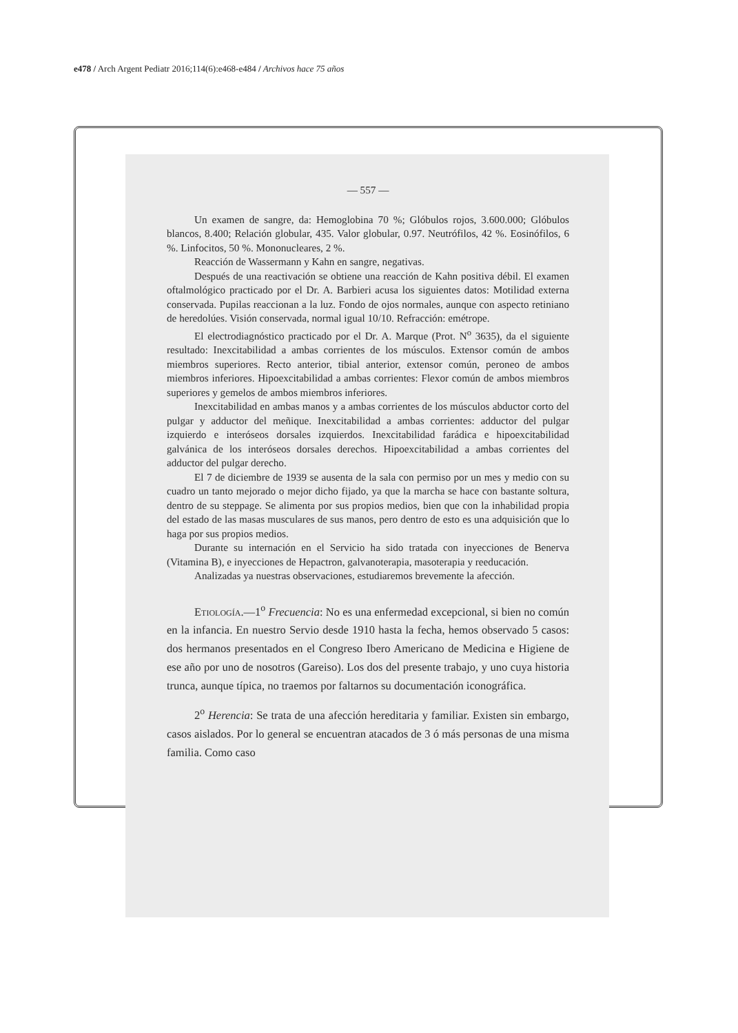e478 / Arch Argent Pediatr 2016;114(6):e468-e484 / Archivos hace 75 años
— 557 —
Un examen de sangre, da: Hemoglobina 70 %; Glóbulos rojos, 3.600.000; Glóbulos blancos, 8.400; Relación globular, 435. Valor globular, 0.97. Neutrófilos, 42 %. Eosinófilos, 6 %. Linfocitos, 50 %. Mononucleares, 2 %.
Reacción de Wassermann y Kahn en sangre, negativas.
Después de una reactivación se obtiene una reacción de Kahn positiva débil. El examen oftalmológico practicado por el Dr. A. Barbieri acusa los siguientes datos: Motilidad externa conservada. Pupilas reaccionan a la luz. Fondo de ojos normales, aunque con aspecto retiniano de heredolúes. Visión conservada, normal igual 10/10. Refracción: emétrope.
El electrodiagnóstico practicado por el Dr. A. Marque (Prot. N<sup>o</sup> 3635), da el siguiente resultado: Inexcitabilidad a ambas corrientes de los músculos. Extensor común de ambos miembros superiores. Recto anterior, tibial anterior, extensor común, peroneo de ambos miembros inferiores. Hipoexcitabilidad a ambas corrientes: Flexor común de ambos miembros superiores y gemelos de ambos miembros inferiores.
Inexcitabilidad en ambas manos y a ambas corrientes de los músculos abductor corto del pulgar y adductor del meñique. Inexcitabilidad a ambas corrientes: adductor del pulgar izquierdo e interóseos dorsales izquierdos. Inexcitabilidad farádica e hipoexcitabilidad galvánica de los interóseos dorsales derechos. Hipoexcitabilidad a ambas corrientes del adductor del pulgar derecho.
El 7 de diciembre de 1939 se ausenta de la sala con permiso por un mes y medio con su cuadro un tanto mejorado o mejor dicho fijado, ya que la marcha se hace con bastante soltura, dentro de su steppage. Se alimenta por sus propios medios, bien que con la inhabilidad propia del estado de las masas musculares de sus manos, pero dentro de esto es una adquisición que lo haga por sus propios medios.
Durante su internación en el Servicio ha sido tratada con inyecciones de Benerva (Vitamina B), e inyecciones de Hepactron, galvanoterapia, masoterapia y reeducación.
Analizadas ya nuestras observaciones, estudiaremos brevemente la afección.
Etiología.—1<sup>o</sup> Frecuencia: No es una enfermedad excepcional, si bien no común en la infancia. En nuestro Servio desde 1910 hasta la fecha, hemos observado 5 casos: dos hermanos presentados en el Congreso Ibero Americano de Medicina e Higiene de ese año por uno de nosotros (Gareiso). Los dos del presente trabajo, y uno cuya historia trunca, aunque típica, no traemos por faltarnos su documentación iconográfica.
2<sup>o</sup> Herencia: Se trata de una afección hereditaria y familiar. Existen sin embargo, casos aislados. Por lo general se encuentran atacados de 3 ó más personas de una misma familia. Como caso